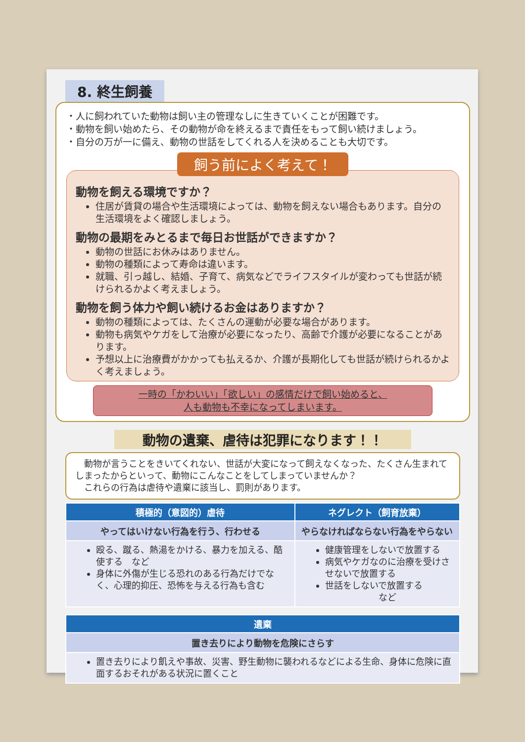8. 終生飼養
・人に飼われていた動物は飼い主の管理なしに生きていくことが困難です。
・動物を飼い始めたら、その動物が命を終えるまで責任をもって飼い続けましょう。
・自分の万が一に備え、動物の世話をしてくれる人を決めることも大切です。
飼う前によく考えて！
動物を飼える環境ですか？
住居が賃貸の場合や生活環境によっては、動物を飼えない場合もあります。自分の生活環境をよく確認しましょう。
動物の最期をみとるまで毎日お世話ができますか？
動物の世話にお休みはありません。
動物の種類によって寿命は違います。
就職、引っ越し、結婚、子育て、病気などでライフスタイルが変わっても世話が続けられるかよく考えましょう。
動物を飼う体力や飼い続けるお金はありますか？
動物の種類によっては、たくさんの運動が必要な場合があります。
動物も病気やケガをして治療が必要になったり、高齢で介護が必要になることがあります。
予想以上に治療費がかかっても払えるか、介護が長期化しても世話が続けられるかよく考えましょう。
一時の「かわいい」「欲しい」の感情だけで飼い始めると、
人も動物も不幸になってしまいます。
動物の遺棄、虐待は犯罪になります！！
　動物が言うことをきいてくれない、世話が大変になって飼えなくなった、たくさん生まれてしまったからといって、動物にこんなことをしてしまっていませんか？
　これらの行為は虐待や遺棄に該当し、罰則があります。
| 積極的（意図的）虐待 | ネグレクト（飼育放棄） |
| --- | --- |
| やってはいけない行為を行う、行わせる | やらなければならない行為をやらない |
| 殴る、蹴る、熱湯をかける、暴力を加える、酷使する など 身体に外傷が生じる恐れのある行為だけでなく、心理的抑圧、恐怖を与える行為も含む | 健康管理をしないで放置する 病気やケガなのに治療を受けさせないで放置する 世話をしないで放置する など |
| 遺棄 |
| --- |
| 置き去りにより動物を危険にさらす |
| 置き去りにより飢えや事故、災害、野生動物に襲われるなどによる生命、身体に危険に直面するおそれがある状況に置くこと |